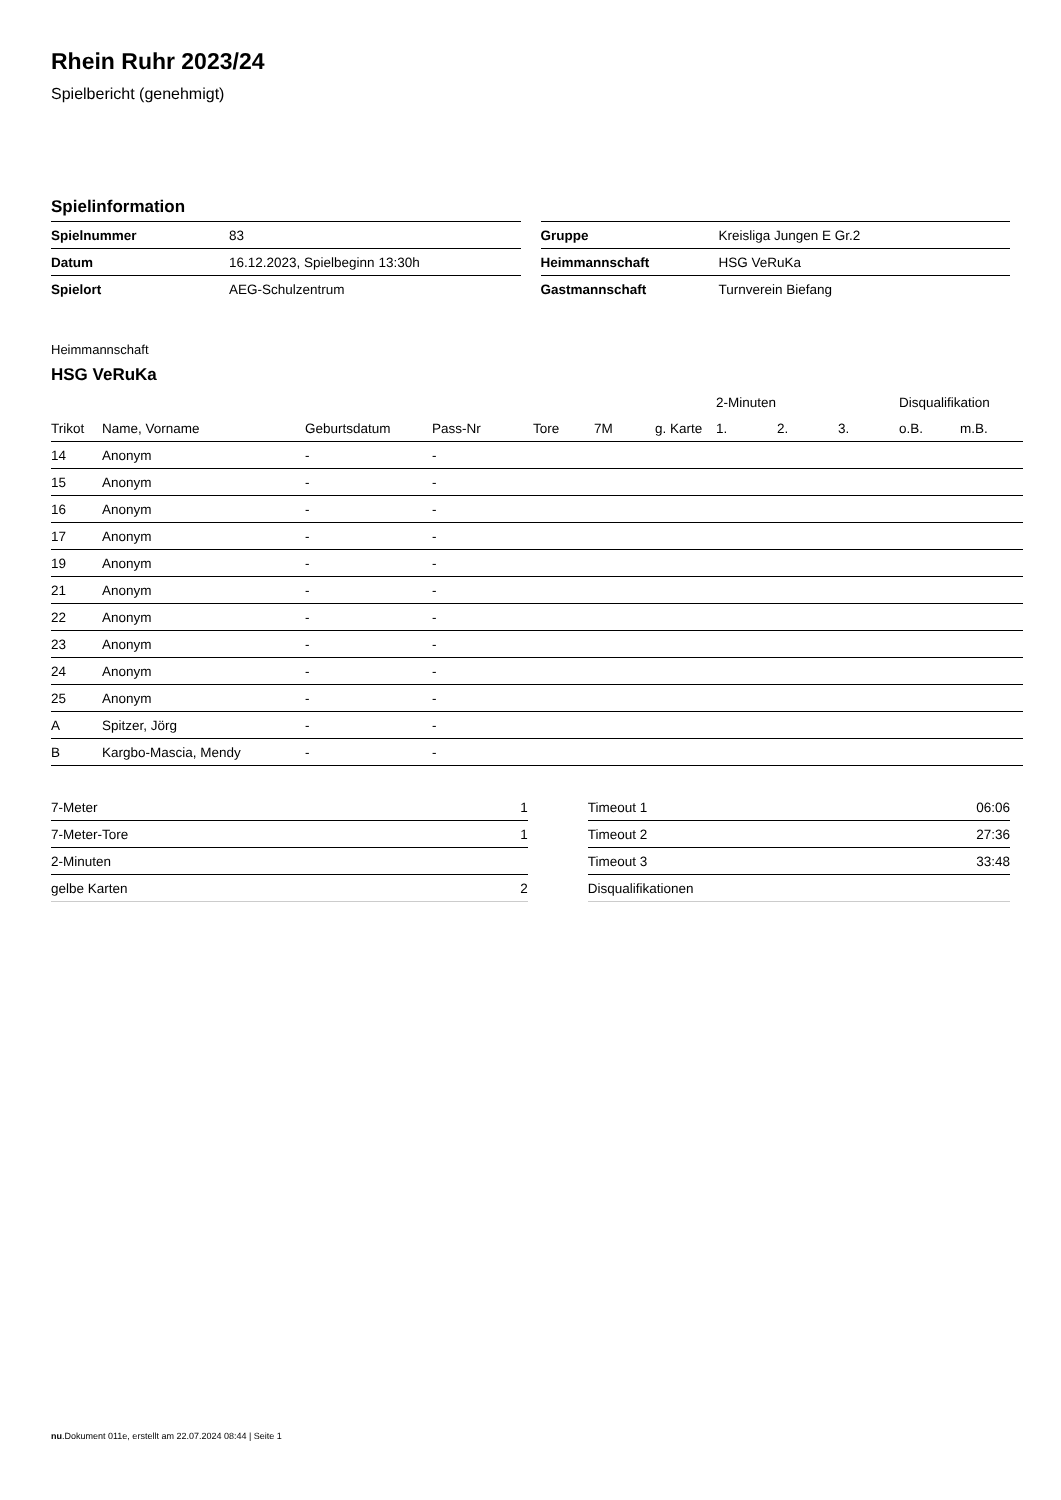Rhein Ruhr 2023/24
Spielbericht (genehmigt)
Spielinformation
| Spielnummer | 83 |
| Datum | 16.12.2023, Spielbeginn 13:30h |
| Spielort | AEG-Schulzentrum |
| Gruppe | Kreisliga Jungen E Gr.2 |
| Heimmannschaft | HSG VeRuKa |
| Gastmannschaft | Turnverein Biefang |
Heimmannschaft
HSG VeRuKa
| | | | | | | | 2-Minuten | | | Disqualifikation | |
| --- | --- | --- | --- | --- | --- | --- | --- | --- | --- | --- | --- |
| Trikot | Name, Vorname | Geburtsdatum | Pass-Nr | Tore | 7M | g. Karte | 1. | 2. | 3. | o.B. | m.B. |
| 14 | Anonym | - | - | | | | | | | | |
| 15 | Anonym | - | - | | | | | | | | |
| 16 | Anonym | - | - | | | | | | | | |
| 17 | Anonym | - | - | | | | | | | | |
| 19 | Anonym | - | - | | | | | | | | |
| 21 | Anonym | - | - | | | | | | | | |
| 22 | Anonym | - | - | | | | | | | | |
| 23 | Anonym | - | - | | | | | | | | |
| 24 | Anonym | - | - | | | | | | | | |
| 25 | Anonym | - | - | | | | | | | | |
| A | Spitzer, Jörg | - | - | | | | | | | | |
| B | Kargbo-Mascia, Mendy | - | - | | | | | | | | |
| 7-Meter | 1 |
| 7-Meter-Tore | 1 |
| 2-Minuten | |
| gelbe Karten | 2 |
| Timeout 1 | 06:06 |
| Timeout 2 | 27:36 |
| Timeout 3 | 33:48 |
| Disqualifikationen | |
nu.Dokument 011e, erstellt am 22.07.2024 08:44 | Seite 1